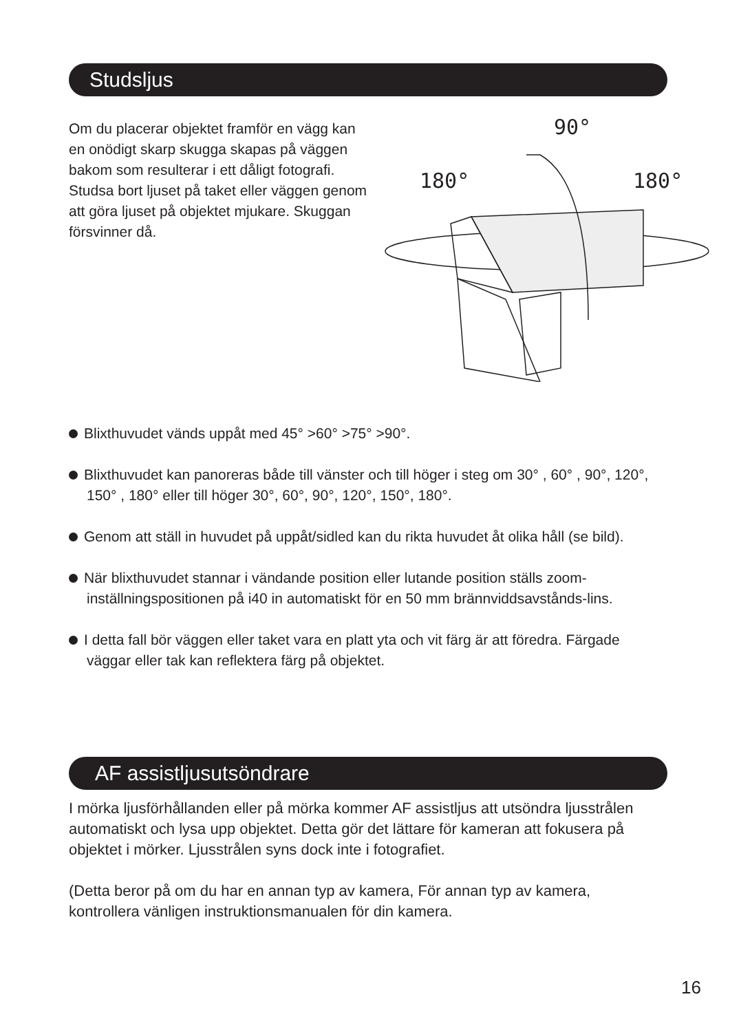Studsljus
Om du placerar objektet framför en vägg kan en onödigt skarp skugga skapas på väggen bakom som resulterar i ett dåligt fotografi. Studsa bort ljuset på taket eller väggen genom att göra ljuset på objektet mjukare. Skuggan försvinner då.
90°
180° 180°
Blixthuvudet vänds uppåt med 45° >60° >75° >90°.
Blixthuvudet kan panoreras både till vänster och till höger i steg om 30° , 60° , 90°, 120°, 150° , 180° eller till höger 30°, 60°, 90°, 120°, 150°, 180°.
Genom att ställ in huvudet på uppåt/sidled kan du rikta huvudet åt olika håll (se bild).
När blixthuvudet stannar i vändande position eller lutande position ställs zoom-inställningspositionen på i40 in automatiskt för en 50 mm brännviddsavstånds-lins.
I detta fall bör väggen eller taket vara en platt yta och vit färg är att föredra. Färgade väggar eller tak kan reflektera färg på objektet.
AF assistljusutsöndrare
I mörka ljusförhållanden eller på mörka kommer AF assistljus att utsöndra ljusstrålen automatiskt och lysa upp objektet. Detta gör det lättare för kameran att fokusera på objektet i mörker. Ljusstrålen syns dock inte i fotografiet.
(Detta beror på om du har en annan typ av kamera, För annan typ av kamera, kontrollera vänligen instruktionsmanualen för din kamera.
16